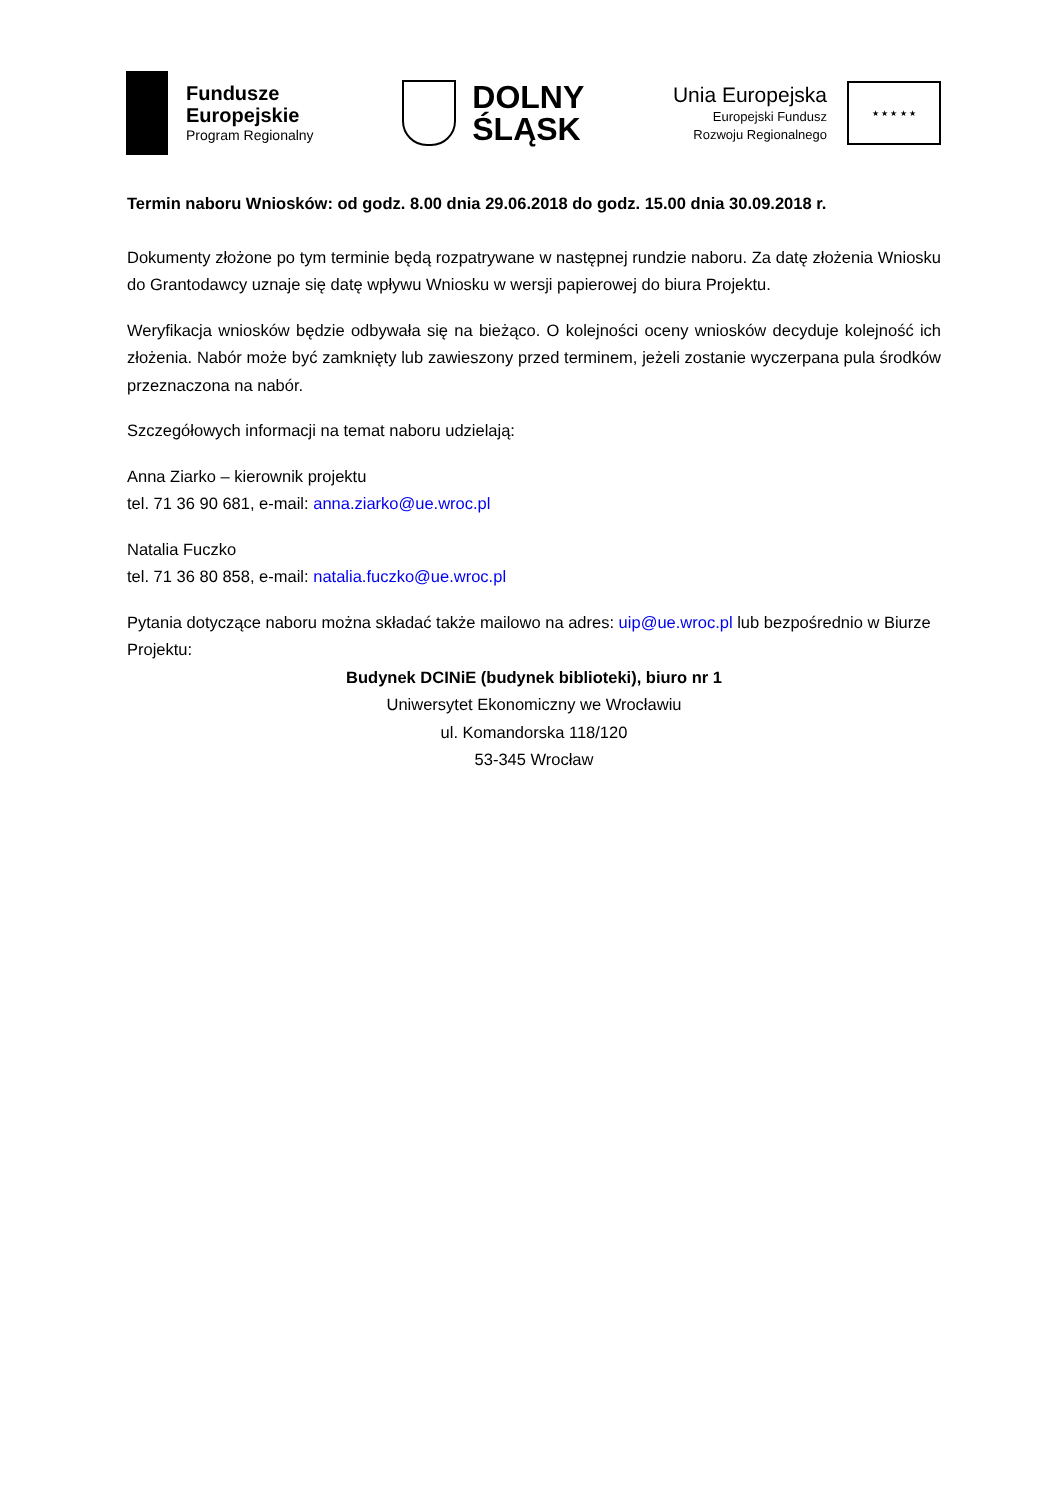Fundusze
Europejskie
Program Regionalny
DOLNY
ŚLĄSK
Unia Europejska
Europejski Fundusz
Rozwoju Regionalnego
★ ★ ★ ★ ★
Termin naboru Wniosków: od godz. 8.00 dnia 29.06.2018 do godz. 15.00 dnia 30.09.2018 r.
Dokumenty złożone po tym terminie będą rozpatrywane w następnej rundzie naboru. Za datę złożenia Wniosku do Grantodawcy uznaje się datę wpływu Wniosku w wersji papierowej do biura Projektu.
Weryfikacja wniosków będzie odbywała się na bieżąco. O kolejności oceny wniosków decyduje kolejność ich złożenia. Nabór może być zamknięty lub zawieszony przed terminem, jeżeli zostanie wyczerpana pula środków przeznaczona na nabór.
Szczegółowych informacji na temat naboru udzielają:
Anna Ziarko – kierownik projektu
tel. 71 36 90 681, e-mail: anna.ziarko@ue.wroc.pl
Natalia Fuczko
tel. 71 36 80 858, e-mail: natalia.fuczko@ue.wroc.pl
Pytania dotyczące naboru można składać także mailowo na adres: uip@ue.wroc.pl lub bezpośrednio w Biurze Projektu:
Budynek DCINiE (budynek biblioteki), biuro nr 1
Uniwersytet Ekonomiczny we Wrocławiu
ul. Komandorska 118/120
53-345 Wrocław